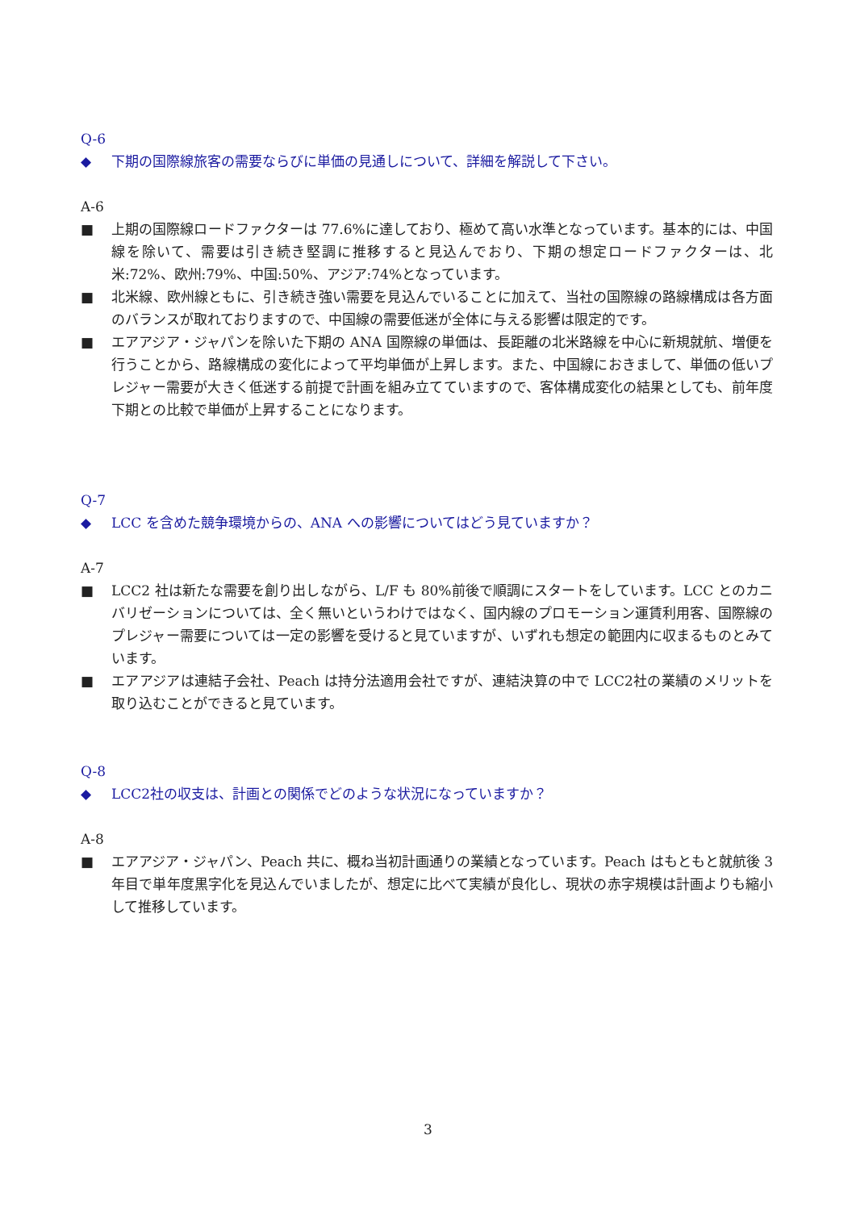Q-6
◆ 下期の国際線旅客の需要ならびに単価の見通しについて、詳細を解説して下さい。
A-6
■ 上期の国際線ロードファクターは 77.6%に達しており、極めて高い水準となっています。基本的には、中国線を除いて、需要は引き続き堅調に推移すると見込んでおり、下期の想定ロードファクターは、北米:72%、欧州:79%、中国:50%、アジア:74%となっています。
■ 北米線、欧州線ともに、引き続き強い需要を見込んでいることに加えて、当社の国際線の路線構成は各方面のバランスが取れておりますので、中国線の需要低迷が全体に与える影響は限定的です。
■ エアアジア・ジャパンを除いた下期の ANA 国際線の単価は、長距離の北米路線を中心に新規就航、増便を行うことから、路線構成の変化によって平均単価が上昇します。また、中国線におきまして、単価の低いプレジャー需要が大きく低迷する前提で計画を組み立てていますので、客体構成変化の結果としても、前年度下期との比較で単価が上昇することになります。
Q-7
◆ LCC を含めた競争環境からの、ANA への影響についてはどう見ていますか？
A-7
■ LCC2 社は新たな需要を創り出しながら、L/F も 80%前後で順調にスタートをしています。LCC とのカニバリゼーションについては、全く無いというわけではなく、国内線のプロモーション運賃利用客、国際線のプレジャー需要については一定の影響を受けると見ていますが、いずれも想定の範囲内に収まるものとみています。
■ エアアジアは連結子会社、Peach は持分法適用会社ですが、連結決算の中で LCC2社の業績のメリットを取り込むことができると見ています。
Q-8
◆ LCC2社の収支は、計画との関係でどのような状況になっていますか？
A-8
■ エアアジア・ジャパン、Peach 共に、概ね当初計画通りの業績となっています。Peach はもともと就航後 3 年目で単年度黒字化を見込んでいましたが、想定に比べて実績が良化し、現状の赤字規模は計画よりも縮小して推移しています。
3